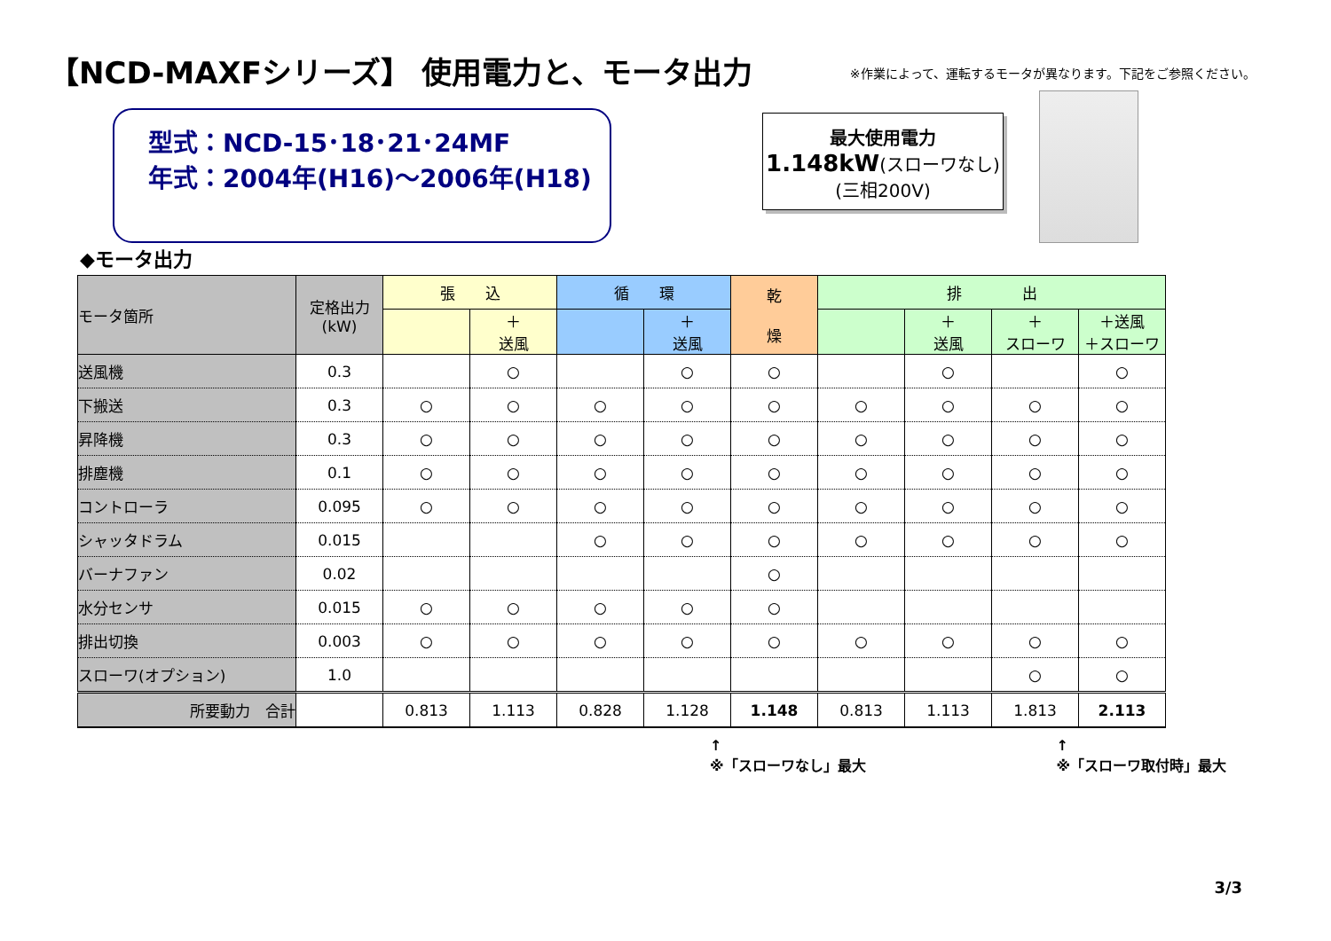【NCD-MAXFシリーズ】 使用電力と、モータ出力
※作業によって、運転するモータが異なります。下記をご参照ください。
型式：NCD-15･18･21･24MF
年式：2004年(H16)～2006年(H18)
最大使用電力
1.148kW(スローワなし)
(三相200V)
◆モータ出力
| モータ箇所 | 定格出力 (kW) | 張 込 | | 循 環 | | 乾 燥 | 排 出 | | | |
| --- | --- | --- | --- | --- | --- | --- | --- | --- | --- | --- |
| | | | ＋ 送風 | | ＋ 送風 | | | ＋ 送風 | ＋ スローワ | ＋送風 ＋スローワ |
| 送風機 | 0.3 | | ○ | | ○ | ○ | | ○ | | ○ |
| 下搬送 | 0.3 | ○ | ○ | ○ | ○ | ○ | ○ | ○ | ○ | ○ |
| 昇降機 | 0.3 | ○ | ○ | ○ | ○ | ○ | ○ | ○ | ○ | ○ |
| 排塵機 | 0.1 | ○ | ○ | ○ | ○ | ○ | ○ | ○ | ○ | ○ |
| コントローラ | 0.095 | ○ | ○ | ○ | ○ | ○ | ○ | ○ | ○ | ○ |
| シャッタドラム | 0.015 | | | ○ | ○ | ○ | ○ | ○ | ○ | ○ |
| バーナファン | 0.02 | | | | | ○ | | | | |
| 水分センサ | 0.015 | ○ | ○ | ○ | ○ | ○ | | | | |
| 排出切換 | 0.003 | ○ | ○ | ○ | ○ | ○ | ○ | ○ | ○ | ○ |
| スローワ(オプション) | 1.0 | | | | | | | | ○ | ○ |
| 所要動力 合計 | | 0.813 | 1.113 | 0.828 | 1.128 | 1.148 | 0.813 | 1.113 | 1.813 | 2.113 |
↑
※「スローワなし」最大 ↑
※「スローワ取付時」最大
3/3